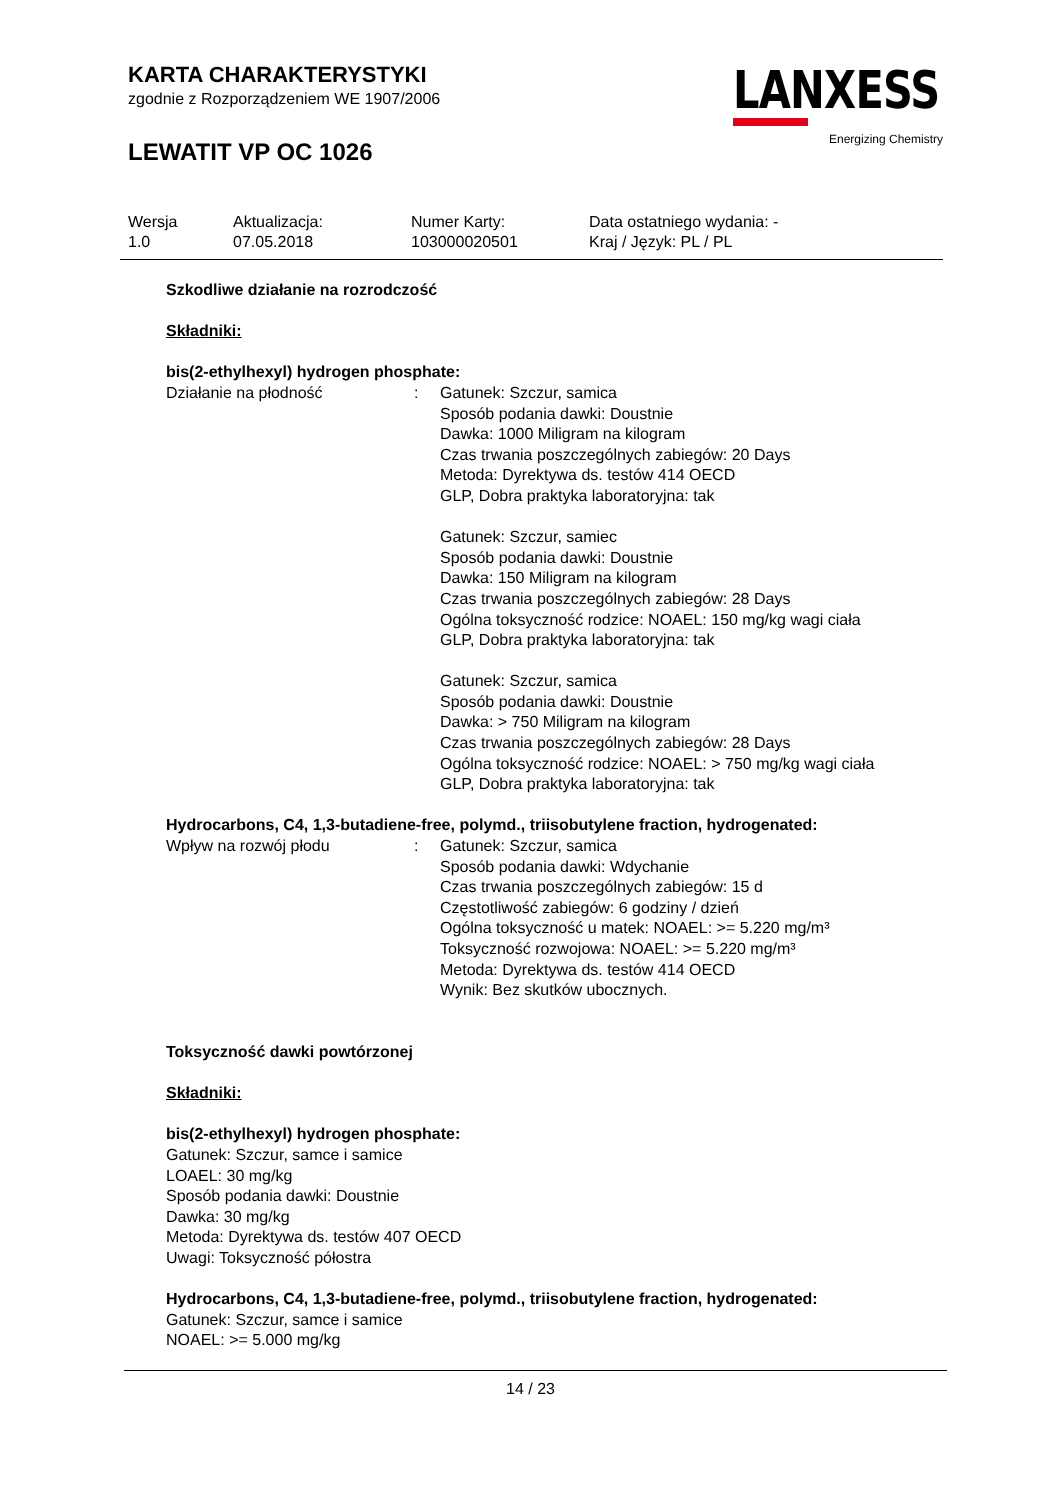KARTA CHARAKTERYSTYKI
zgodnie z Rozporządzeniem WE 1907/2006
LEWATIT VP OC 1026
LANXESS
Energizing Chemistry
Wersja
1.0
Aktualizacja:
07.05.2018
Numer Karty:
103000020501
Data ostatniego wydania: -
Kraj / Język: PL / PL
Szkodliwe działanie na rozrodczość
Składniki:
bis(2-ethylhexyl) hydrogen phosphate:
Działanie na płodność : Gatunek: Szczur, samica
Sposób podania dawki: Doustnie
Dawka: 1000 Miligram na kilogram
Czas trwania poszczególnych zabiegów: 20 Days
Metoda: Dyrektywa ds. testów 414 OECD
GLP, Dobra praktyka laboratoryjna: tak
Gatunek: Szczur, samiec
Sposób podania dawki: Doustnie
Dawka: 150 Miligram na kilogram
Czas trwania poszczególnych zabiegów: 28 Days
Ogólna toksyczność rodzice: NOAEL: 150 mg/kg wagi ciała
GLP, Dobra praktyka laboratoryjna: tak
Gatunek: Szczur, samica
Sposób podania dawki: Doustnie
Dawka: > 750 Miligram na kilogram
Czas trwania poszczególnych zabiegów: 28 Days
Ogólna toksyczność rodzice: NOAEL: > 750 mg/kg wagi ciała
GLP, Dobra praktyka laboratoryjna: tak
Hydrocarbons, C4, 1,3-butadiene-free, polymd., triisobutylene fraction, hydrogenated:
Wpływ na rozwój płodu : Gatunek: Szczur, samica
Sposób podania dawki: Wdychanie
Czas trwania poszczególnych zabiegów: 15 d
Częstotliwość zabiegów: 6 godziny / dzień
Ogólna toksyczność u matek: NOAEL: >= 5.220 mg/m³
Toksyczność rozwojowa: NOAEL: >= 5.220 mg/m³
Metoda: Dyrektywa ds. testów 414 OECD
Wynik: Bez skutków ubocznych.
Toksyczność dawki powtórzonej
Składniki:
bis(2-ethylhexyl) hydrogen phosphate:
Gatunek: Szczur, samce i samice
LOAEL: 30 mg/kg
Sposób podania dawki: Doustnie
Dawka: 30 mg/kg
Metoda: Dyrektywa ds. testów 407 OECD
Uwagi: Toksyczność półostra
Hydrocarbons, C4, 1,3-butadiene-free, polymd., triisobutylene fraction, hydrogenated:
Gatunek: Szczur, samce i samice
NOAEL: >= 5.000 mg/kg
14 / 23